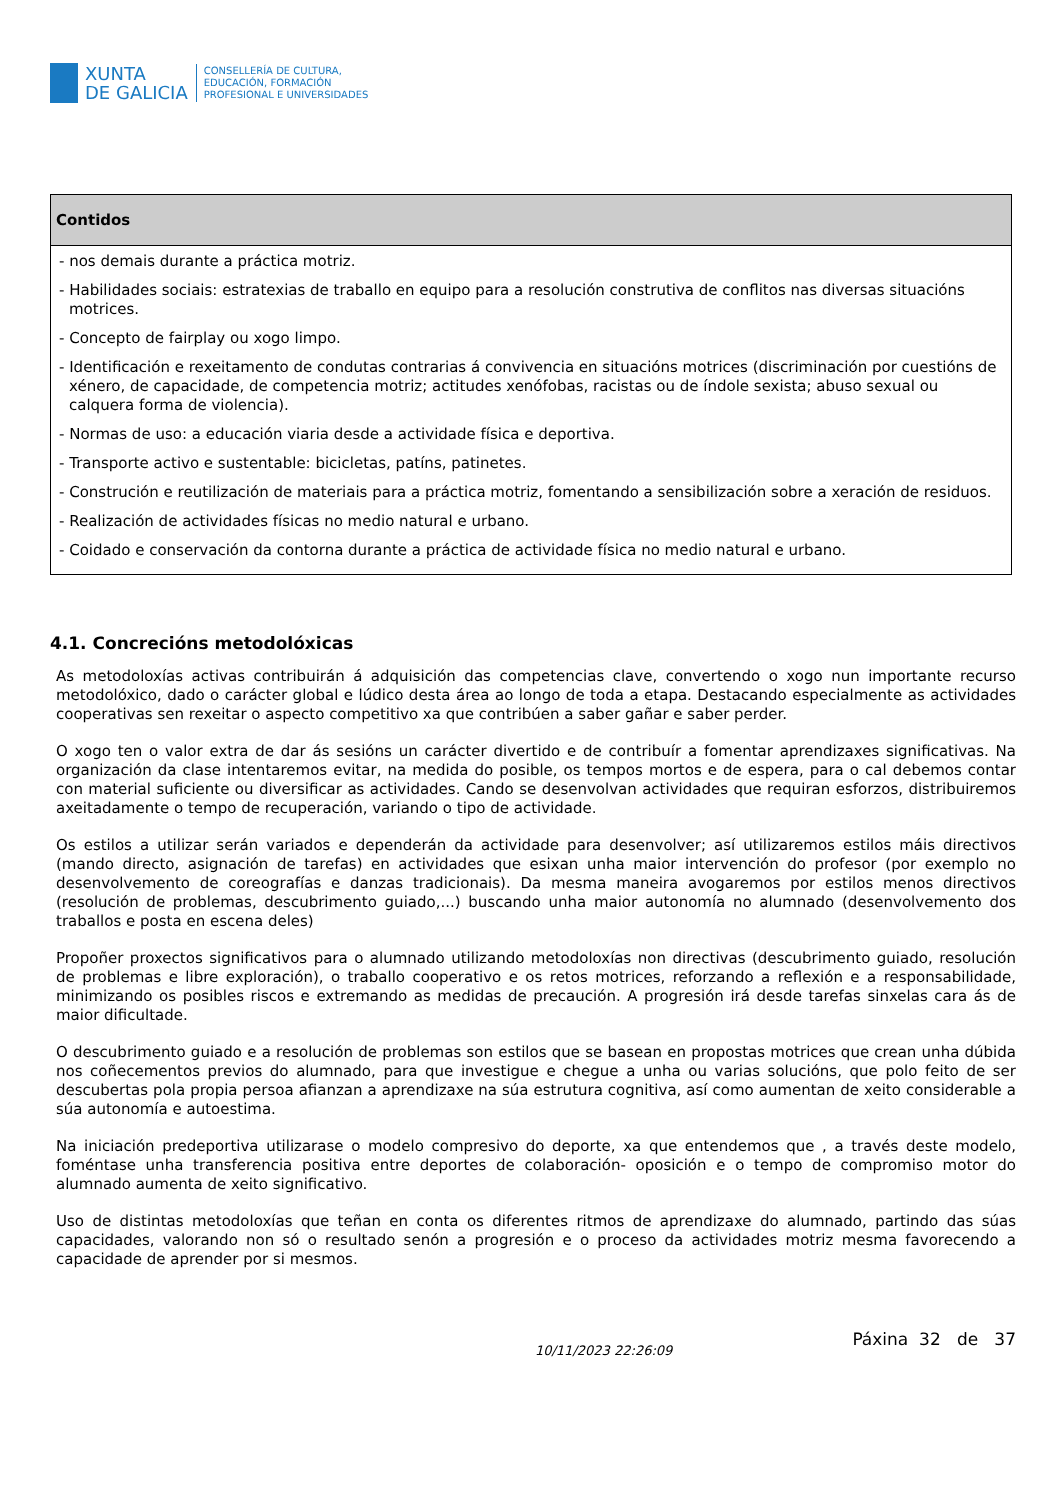XUNTA
DE GALICIA
CONSELLERÍA DE CULTURA,
EDUCACIÓN, FORMACIÓN
PROFESIONAL E UNIVERSIDADES
| Contidos |
| --- |
| - nos demais durante a práctica motriz. - Habilidades sociais: estratexias de traballo en equipo para a resolución construtiva de conflitos nas diversas situacións motrices. - Concepto de fairplay ou xogo limpo. - Identificación e rexeitamento de condutas contrarias á convivencia en situacións motrices (discriminación por cuestións de xénero, de capacidade, de competencia motriz; actitudes xenófobas, racistas ou de índole sexista; abuso sexual ou calquera forma de violencia). - Normas de uso: a educación viaria desde a actividade física e deportiva. - Transporte activo e sustentable: bicicletas, patíns, patinetes. - Construción e reutilización de materiais para a práctica motriz, fomentando a sensibilización sobre a xeración de residuos. - Realización de actividades físicas no medio natural e urbano. - Coidado e conservación da contorna durante a práctica de actividade física no medio natural e urbano. |
4.1. Concrecións metodolóxicas
As metodoloxías activas contribuirán á adquisición das competencias clave, convertendo o xogo nun importante recurso metodolóxico, dado o carácter global e lúdico desta área ao longo de toda a etapa. Destacando especialmente as actividades cooperativas sen rexeitar o aspecto competitivo xa que contribúen a saber gañar e saber perder.
O xogo ten o valor extra de dar ás sesións un carácter divertido e de contribuír a fomentar aprendizaxes significativas. Na organización da clase intentaremos evitar, na medida do posible, os tempos mortos e de espera, para o cal debemos contar con material suficiente ou diversificar as actividades. Cando se desenvolvan actividades que requiran esforzos, distribuiremos axeitadamente o tempo de recuperación, variando o tipo de actividade.
Os estilos a utilizar serán variados e dependerán da actividade para desenvolver; así utilizaremos estilos máis directivos (mando directo, asignación de tarefas) en actividades que esixan unha maior intervención do profesor (por exemplo no desenvolvemento de coreografías e danzas tradicionais). Da mesma maneira avogaremos por estilos menos directivos (resolución de problemas, descubrimento guiado,...) buscando unha maior autonomía no alumnado (desenvolvemento dos traballos e posta en escena deles)
Propoñer proxectos significativos para o alumnado utilizando metodoloxías non directivas (descubrimento guiado, resolución de problemas e libre exploración), o traballo cooperativo e os retos motrices, reforzando a reflexión e a responsabilidade, minimizando os posibles riscos e extremando as medidas de precaución. A progresión irá desde tarefas sinxelas cara ás de maior dificultade.
O descubrimento guiado e a resolución de problemas son estilos que se basean en propostas motrices que crean unha dúbida nos coñecementos previos do alumnado, para que investigue e chegue a unha ou varias solucións, que polo feito de ser descubertas pola propia persoa afianzan a aprendizaxe na súa estrutura cognitiva, así como aumentan de xeito considerable a súa autonomía e autoestima.
Na iniciación predeportiva utilizarase o modelo compresivo do deporte, xa que entendemos que , a través deste modelo, foméntase unha transferencia positiva entre deportes de colaboración- oposición e o tempo de compromiso motor do alumnado aumenta de xeito significativo.
Uso de distintas metodoloxías que teñan en conta os diferentes ritmos de aprendizaxe do alumnado, partindo das súas capacidades, valorando non só o resultado senón a progresión e o proceso da actividades motriz mesma favorecendo a capacidade de aprender por si mesmos.
10/11/2023 22:26:09 Páxina 32 de 37